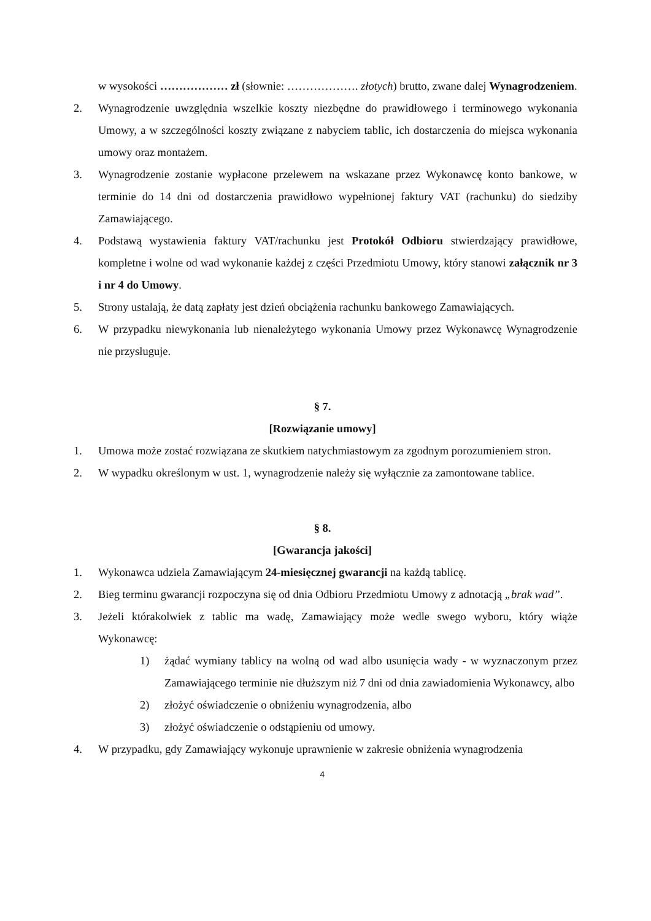w wysokości ……………… zł (słownie: ………………. złotych) brutto, zwane dalej Wynagrodzeniem.
2. Wynagrodzenie uwzględnia wszelkie koszty niezbędne do prawidłowego i terminowego wykonania Umowy, a w szczególności koszty związane z nabyciem tablic, ich dostarczenia do miejsca wykonania umowy oraz montażem.
3. Wynagrodzenie zostanie wypłacone przelewem na wskazane przez Wykonawcę konto bankowe, w terminie do 14 dni od dostarczenia prawidłowo wypełnionej faktury VAT (rachunku) do siedziby Zamawiającego.
4. Podstawą wystawienia faktury VAT/rachunku jest Protokół Odbioru stwierdzający prawidłowe, kompletne i wolne od wad wykonanie każdej z części Przedmiotu Umowy, który stanowi załącznik nr 3 i nr 4 do Umowy.
5. Strony ustalają, że datą zapłaty jest dzień obciążenia rachunku bankowego Zamawiających.
6. W przypadku niewykonania lub nienależytego wykonania Umowy przez Wykonawcę Wynagrodzenie nie przysługuje.
§ 7.
[Rozwiązanie umowy]
1. Umowa może zostać rozwiązana ze skutkiem natychmiastowym za zgodnym porozumieniem stron.
2. W wypadku określonym w ust. 1, wynagrodzenie należy się wyłącznie za zamontowane tablice.
§ 8.
[Gwarancja jakości]
1. Wykonawca udziela Zamawiającym 24-miesięcznej gwarancji na każdą tablicę.
2. Bieg terminu gwarancji rozpoczyna się od dnia Odbioru Przedmiotu Umowy z adnotacją „brak wad”.
3. Jeżeli którakolwiek z tablic ma wadę, Zamawiający może wedle swego wyboru, który wiąże Wykonawcę:
1) żądać wymiany tablicy na wolną od wad albo usunięcia wady - w wyznaczonym przez Zamawiającego terminie nie dłuższym niż 7 dni od dnia zawiadomienia Wykonawcy, albo
2) złożyć oświadczenie o obniżeniu wynagrodzenia, albo
3) złożyć oświadczenie o odstąpieniu od umowy.
4. W przypadku, gdy Zamawiający wykonuje uprawnienie w zakresie obniżenia wynagrodzenia
4